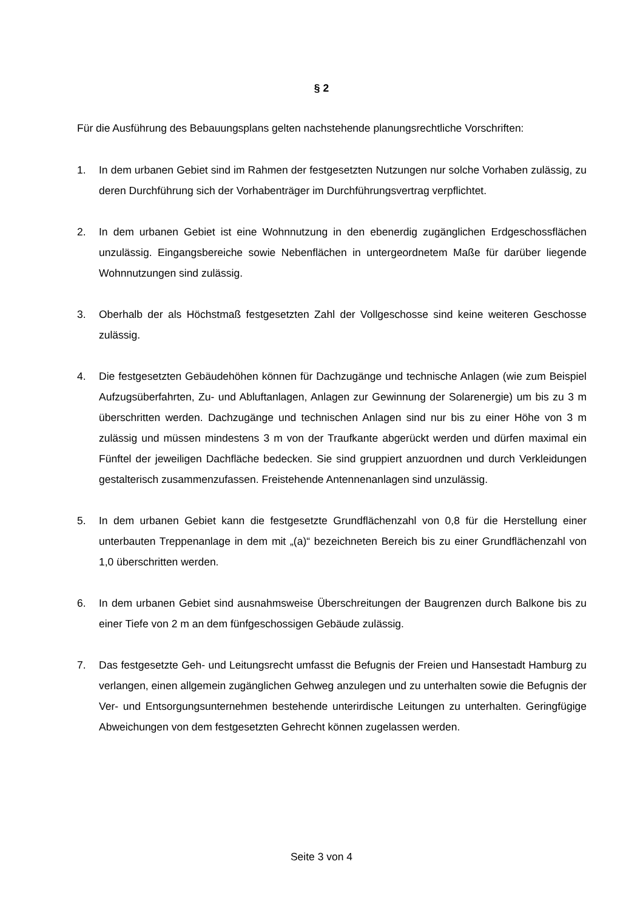§ 2
Für die Ausführung des Bebauungsplans gelten nachstehende planungsrechtliche Vorschriften:
1. In dem urbanen Gebiet sind im Rahmen der festgesetzten Nutzungen nur solche Vorhaben zulässig, zu deren Durchführung sich der Vorhabenträger im Durchführungsvertrag verpflichtet.
2. In dem urbanen Gebiet ist eine Wohnnutzung in den ebenerdig zugänglichen Erdgeschossflächen unzulässig. Eingangsbereiche sowie Nebenflächen in untergeordnetem Maße für darüber liegende Wohnnutzungen sind zulässig.
3. Oberhalb der als Höchstmaß festgesetzten Zahl der Vollgeschosse sind keine weiteren Geschosse zulässig.
4. Die festgesetzten Gebäudehöhen können für Dachzugänge und technische Anlagen (wie zum Beispiel Aufzugsüberfahrten, Zu- und Abluftanlagen, Anlagen zur Gewinnung der Solarenergie) um bis zu 3 m überschritten werden. Dachzugänge und technischen Anlagen sind nur bis zu einer Höhe von 3 m zulässig und müssen mindestens 3 m von der Traufkante abgerückt werden und dürfen maximal ein Fünftel der jeweiligen Dachfläche bedecken. Sie sind gruppiert anzuordnen und durch Verkleidungen gestalterisch zusammenzufassen. Freistehende Antennenanlagen sind unzulässig.
5. In dem urbanen Gebiet kann die festgesetzte Grundflächenzahl von 0,8 für die Herstellung einer unterbauten Treppenanlage in dem mit „(a)“ bezeichneten Bereich bis zu einer Grundflächenzahl von 1,0 überschritten werden.
6. In dem urbanen Gebiet sind ausnahmsweise Überschreitungen der Baugrenzen durch Balkone bis zu einer Tiefe von 2 m an dem fünfgeschossigen Gebäude zulässig.
7. Das festgesetzte Geh- und Leitungsrecht umfasst die Befugnis der Freien und Hansestadt Hamburg zu verlangen, einen allgemein zugänglichen Gehweg anzulegen und zu unterhalten sowie die Befugnis der Ver- und Entsorgungsunternehmen bestehende unterirdische Leitungen zu unterhalten. Geringfügige Abweichungen von dem festgesetzten Gehrecht können zugelassen werden.
Seite 3 von 4